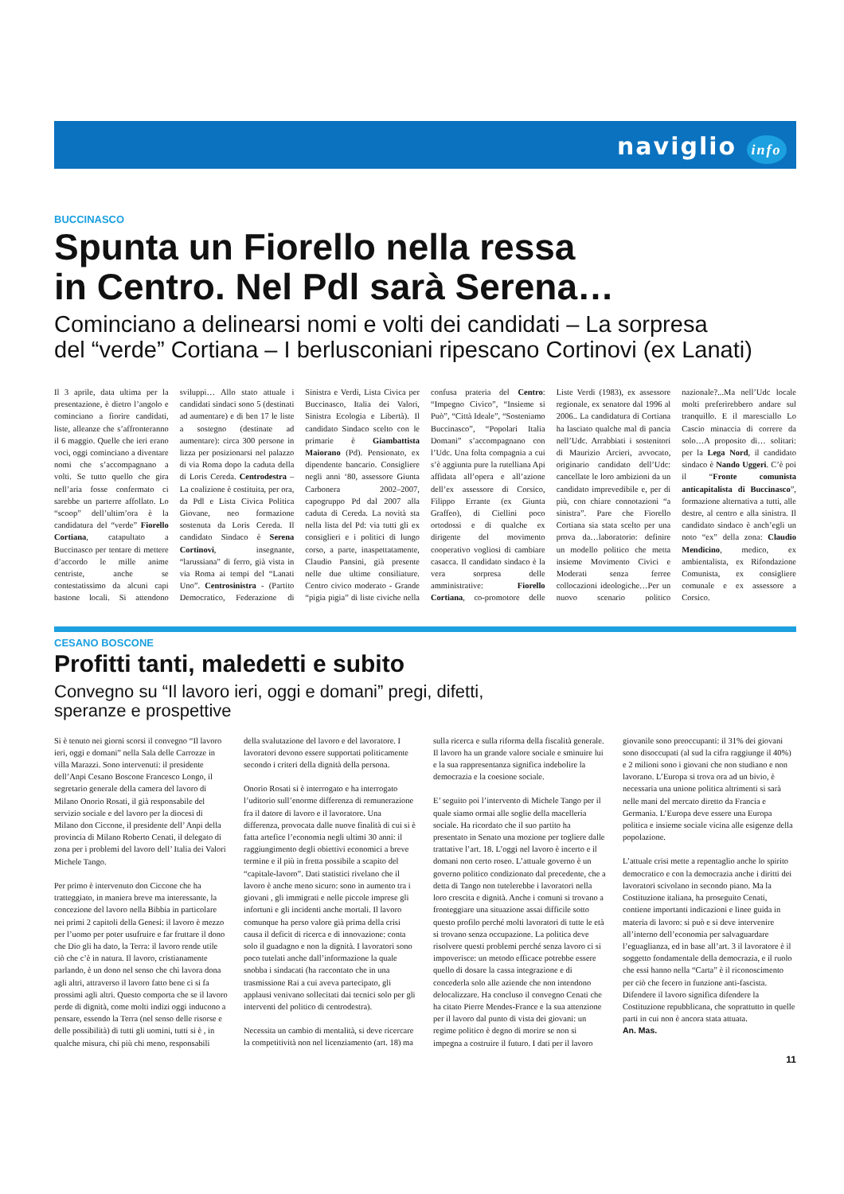naviglio info
BUCCINASCO
Spunta un Fiorello nella ressa
in Centro. Nel Pdl sarà Serena…
Cominciano a delinearsi nomi e volti dei candidati – La sorpresa
del “verde” Cortiana – I berlusconiani ripescano Cortinovi (ex Lanati)
Il 3 aprile, data ultima per la presentazione, è dietro l’angolo e cominciano a fiorire candidati, liste, alleanze che s’affronteranno il 6 maggio. Quelle che ieri erano voci, oggi cominciano a diventare nomi che s’accompagnano a volti. Se tutto quello che gira nell’aria fosse confermato ci sarebbe un parterre affollato. Lo “scoop” dell’ultim’ora è la candidatura del “verde” Fiorello Cortiana, catapultato a Buccinasco per tentare di mettere d’accordo le mille anime centriste, anche se contestatissimo da alcuni capi bastone locali. Si attendono sviluppi… Allo stato attuale i candidati sindaci sono 5 (destinati ad aumentare) e di ben 17 le liste a sostegno (destinate ad aumentare): circa 300 persone in lizza per posizionarsi nel palazzo di via Roma dopo la caduta della di Loris Cereda. Centrodestra – La coalizione è costituita, per ora, da Pdl e Lista Civica Politica Giovane, neo formazione sostenuta da Loris Cereda. Il candidato Sindaco è Serena Cortinovi, insegnante, “larussiana” di ferro, già vista in via Roma ai tempi del “Lanati Uno”. Centrosinistra - (Partito Democratico, Federazione di Sinistra e Verdi, Lista Civica per Buccinasco, Italia dei Valori, Sinistra Ecologia e Libertà). Il candidato Sindaco scelto con le primarie è Giambattista Maiorano (Pd). Pensionato, ex dipendente bancario. Consigliere negli anni ‘80, assessore Giunta Carbonera 2002–2007, capogruppo Pd dal 2007 alla caduta di Cereda. La novità sta nella lista del Pd: via tutti gli ex consiglieri e i politici di lungo corso, a parte, inaspettatamente, Claudio Pansini, già presente nelle due ultime consiliature. Centro civico moderato - Grande “pigia pigia” di liste civiche nella confusa prateria del Centro: “Impegno Civico”, “Insieme si Può”, “Città Ideale”, “Sosteniamo Buccinasco”, “Popolari Italia Domani” s’accompagnano con l’Udc. Una folta compagnia a cui s’è aggiunta pure la rutelliana Api affidata all’opera e all’azione dell’ex assessore di Corsico, Filippo Errante (ex Giunta Graffeo), di Ciellini poco ortodossi e di qualche ex dirigente del movimento cooperativo vogliosi di cambiare casacca. Il candidato sindaco è la vera sorpresa delle amministrative: Fiorello Cortiana, co-promotore delle Liste Verdi (1983), ex assessore regionale, ex senatore dal 1996 al 2006.. La candidatura di Cortiana ha lasciato qualche mal di pancia nell’Udc. Arrabbiati i sostenitori di Maurizio Arcieri, avvocato, originario candidato dell’Udc: cancellate le loro ambizioni da un candidato imprevedibile e, per di più, con chiare connotazioni “a sinistra”. Pare che Fiorello Cortiana sia stata scelto per una prova da…laboratorio: definire un modello politico che metta insieme Movimento Civici e Moderati senza ferree collocazioni ideologiche…Per un nuovo scenario politico nazionale?...Ma nell’Udc locale molti preferirebbero andare sul tranquillo. E il maresciallo Lo Cascio minaccia di correre da solo…A proposito di… solitari: per la Lega Nord, il candidato sindaco è Nando Uggeri. C’è poi il “Fronte comunista anticapitalista di Buccinasco”, formazione alternativa a tutti, alle destre, al centro e alla sinistra. Il candidato sindaco è anch’egli un noto “ex” della zona: Claudio Mendicino, medico, ex ambientalista, ex Rifondazione Comunista, ex consigliere comunale e ex assessore a Corsico.
CESANO BOSCONE
Profitti tanti, maledetti e subito
Convegno su “Il lavoro ieri, oggi e domani” pregi, difetti,
speranze e prospettive
Si è tenuto nei giorni scorsi il convegno “Il lavoro ieri, oggi e domani” nella Sala delle Carrozze in villa Marazzi. Sono intervenuti: il presidente dell’Anpi Cesano Boscone Francesco Longo, il segretario generale della camera del lavoro di Milano Onorio Rosati, il già responsabile del servizio sociale e del lavoro per la diocesi di Milano don Ciccone, il presidente dell’ Anpi della provincia di Milano Roberto Cenati, il delegato di zona per i problemi del lavoro dell’ Italia dei Valori Michele Tango.
Per primo è intervenuto don Ciccone che ha tratteggiato, in maniera breve ma interessante, la concezione del lavoro nella Bibbia in particolare nei primi 2 capitoli della Genesi: il lavoro è mezzo per l’uomo per poter usufruire e far fruttare il dono che Dio gli ha dato, la Terra: il lavoro rende utile ciò che c’è in natura. Il lavoro, cristianamente parlando, è un dono nel senso che chi lavora dona agli altri, attraverso il lavoro fatto bene ci si fa prossimi agli altri. Questo comporta che se il lavoro perde di dignità, come molti indizi oggi inducono a pensare, essendo la Terra (nel senso delle risorse e delle possibilità) di tutti gli uomini, tutti si è , in qualche misura, chi più chi meno, responsabili della svalutazione del lavoro e del lavoratore. I lavoratori devono essere supportati politicamente secondo i criteri della dignità della persona.
Onorio Rosati si è interrogato e ha interrogato l’uditorio sull’enorme differenza di remunerazione fra il datore di lavoro e il lavoratore. Una differenza, provocata dalle nuove finalità di cui si è fatta artefice l’economia negli ultimi 30 anni: il raggiungimento degli obiettivi economici a breve termine e il più in fretta possibile a scapito del “capitale-lavoro”. Dati statistici rivelano che il lavoro è anche meno sicuro: sono in aumento tra i giovani , gli immigrati e nelle piccole imprese gli infortuni e gli incidenti anche mortali. Il lavoro comunque ha perso valore già prima della crisi causa il deficit di ricerca e di innovazione: conta solo il guadagno e non la dignità. I lavoratori sono poco tutelati anche dall’informazione la quale snobba i sindacati (ha raccontato che in una trasmissione Rai a cui aveva partecipato, gli applausi venivano sollecitati dai tecnici solo per gli interventi del politico di centrodestra).
Necessita un cambio di mentalità, si deve ricercare la competitività non nel licenziamento (art. 18) ma sulla ricerca e sulla riforma della fiscalità generale. Il lavoro ha un grande valore sociale e sminuire lui e la sua rappresentanza significa indebolire la democrazia e la coesione sociale.
E’ seguito poi l’intervento di Michele Tango per il quale siamo ormai alle soglie della macelleria sociale. Ha ricordato che il suo partito ha presentato in Senato una mozione per togliere dalle trattative l’art. 18. L’oggi nel lavoro è incerto e il domani non certo roseo. L’attuale governo è un governo politico condizionato dal precedente, che a detta di Tango non tutelerebbe i lavoratori nella loro crescita e dignità. Anche i comuni si trovano a fronteggiare una situazione assai difficile sotto questo profilo perché molti lavoratori di tutte le età si trovano senza occupazione. La politica deve risolvere questi problemi perché senza lavoro ci si impoverisce: un metodo efficace potrebbe essere quello di dosare la cassa integrazione e di concederla solo alle aziende che non intendono delocalizzare. Ha concluso il convegno Cenati che ha citato Pierre Mendes-France e la sua attenzione per il lavoro dal punto di vista dei giovani: un regime politico è degno di morire se non si impegna a costruire il futuro. I dati per il lavoro giovanile sono preoccupanti: il 31% dei giovani sono disoccupati (al sud la cifra raggiunge il 40%) e 2 milioni sono i giovani che non studiano e non lavorano. L’Europa si trova ora ad un bivio, è necessaria una unione politica altrimenti si sarà nelle mani del mercato diretto da Francia e Germania. L’Europa deve essere una Europa politica e insieme sociale vicina alle esigenze della popolazione.
L’attuale crisi mette a repentaglio anche lo spirito democratico e con la democrazia anche i diritti dei lavoratori scivolano in secondo piano. Ma la Costituzione italiana, ha proseguito Cenati, contiene importanti indicazioni e linee guida in materia di lavoro: si può e si deve intervenire all’interno dell’economia per salvaguardare l’eguaglianza, ed in base all’art. 3 il lavoratore è il soggetto fondamentale della democrazia, e il ruolo che essi hanno nella “Carta” è il riconoscimento per ciò che fecero in funzione anti-fascista. Difendere il lavoro significa difendere la Costituzione repubblicana, che soprattutto in quelle parti in cui non è ancora stata attuata.
An. Mas.
11